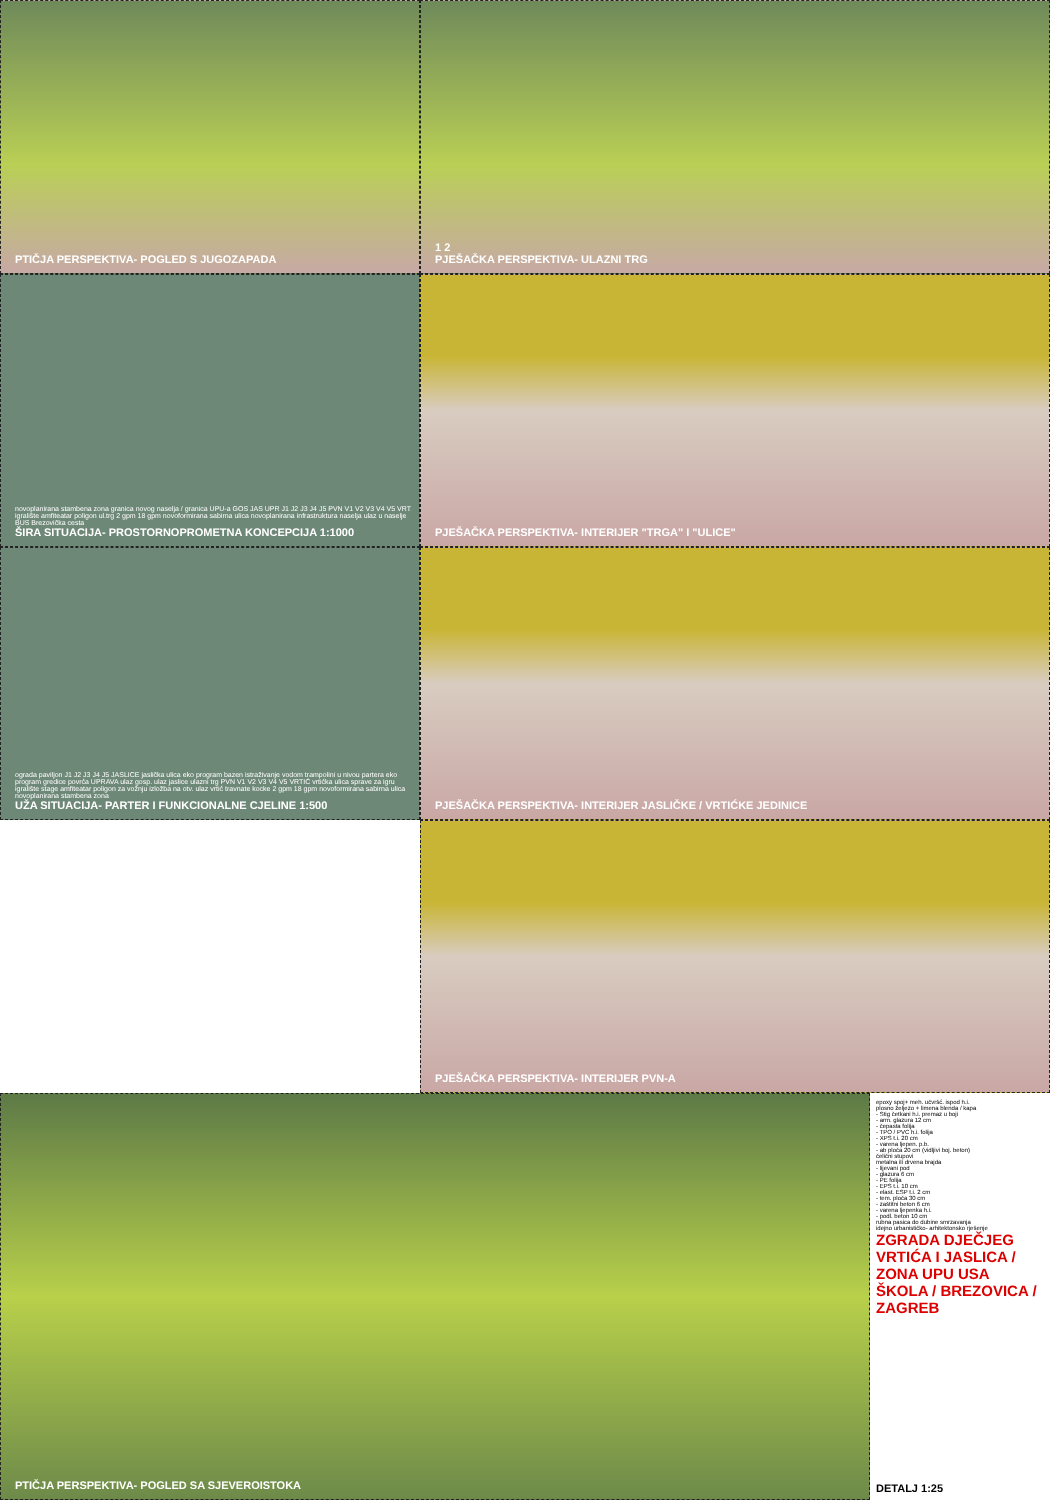PTIČJA PERSPEKTIVA- POGLED S JUGOZAPADA
1 2
PJEŠAČKA PERSPEKTIVA- ULAZNI TRG
novoplanirana stambena zona granica novog naselja / granica UPU-a GOS JAS UPR J1 J2 J3 J4 J5 PVN V1 V2 V3 V4 V5 VRT igralište amfiteatar poligon ul.trg 2 gpm 18 gpm novoformirana sabirna ulica novoplanirana infrastruktura naselja ulaz u naselje BUS Brezovička cesta
ŠIRA SITUACIJA- PROSTORNOPROMETNA KONCEPCIJA 1:1000
PJEŠAČKA PERSPEKTIVA- INTERIJER "TRGA" I "ULICE"
ograda paviljon J1 J2 J3 J4 J5 JASLICE jaslička ulica eko program bazen istraživanje vodom trampolini u nivou partera eko program gredice povrća UPRAVA ulaz gosp. ulaz jaslice ulazni trg PVN V1 V2 V3 V4 V5 VRTIĆ vrtićka ulica sprave za igru igralište stage amfiteatar poligon za vožnju izložba na otv. ulaz vrtić travnate kocke 2 gpm 18 gpm novoformirana sabirna ulica novoplanirana stambena zona
UŽA SITUACIJA- PARTER I FUNKCIONALNE CJELINE 1:500
PJEŠAČKA PERSPEKTIVA- INTERIJER JASLIČKE / VRTIĆKE JEDINICE
PJEŠAČKA PERSPEKTIVA- INTERIJER PVN-A
PTIČJA PERSPEKTIVA- POGLED SA SJEVEROISTOKA
epoxy spoj+ meh. učvršć. ispod h.i.
plosno željezo + limena blenda / kapa
- Stig četkani h.i. premaz u boji
- arm. glazura 12 cm
- čepasta folija
- TPO / PVC h.i. folija
- XPS t.i. 20 cm
- varena ljepen. p.b.
- ab ploča 20 cm (vidljivi boj. beton)
čelični stupovi
metalna ili drvena brajda
- lijevani pod
- glazura 6 cm
- PE folija
- EPS t.i. 10 cm
- elast. ESP t.i. 2 cm
- tem. ploča 30 cm
- zaštitni beton 6 cm
- varena ljepenka h.i.
- podl. beton 10 cm
rubna pasica do dubine smrzavanja
idejno urbanističko- arhitektonsko rješenje
ZGRADA DJEČJEG VRTIĆA I JASLICA / ZONA UPU USA ŠKOLA / BREZOVICA / ZAGREB
DETALJ 1:25